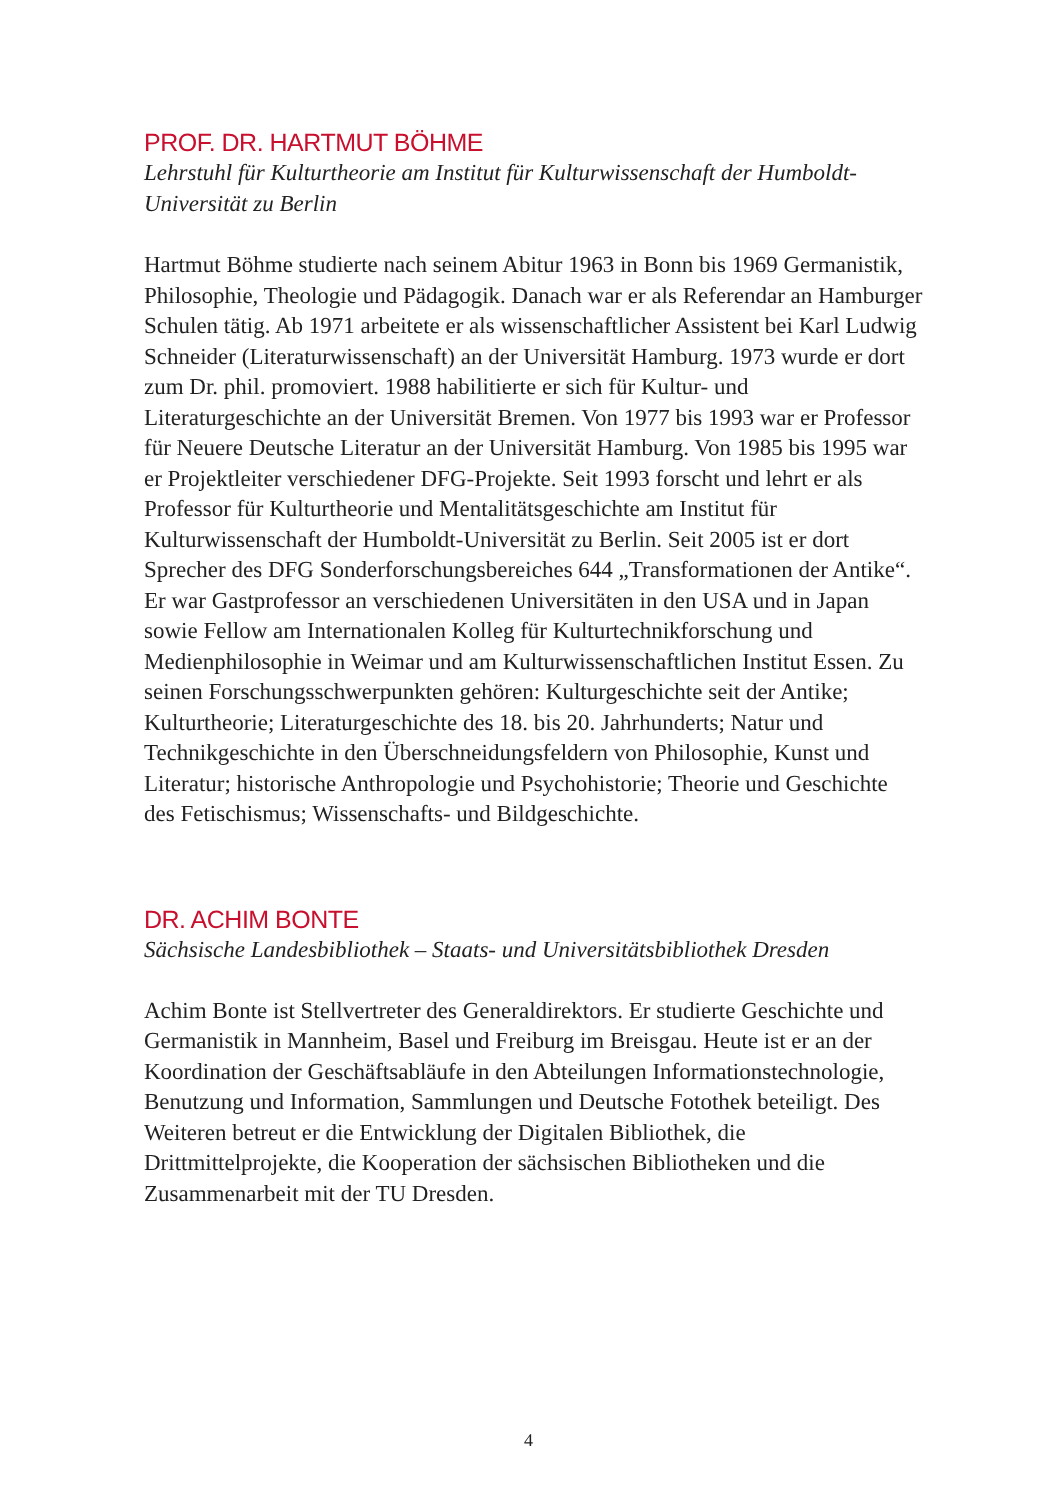PROF. DR. HARTMUT BÖHME
Lehrstuhl für Kulturtheorie am Institut für Kulturwissenschaft der Humboldt-Universität zu Berlin
Hartmut Böhme studierte nach seinem Abitur 1963 in Bonn bis 1969 Germanistik, Philosophie, Theologie und Pädagogik. Danach war er als Referendar an Hamburger Schulen tätig. Ab 1971 arbeitete er als wissenschaftlicher Assistent bei Karl Ludwig Schneider (Literaturwissenschaft) an der Universität Hamburg. 1973 wurde er dort zum Dr. phil. promoviert. 1988 habilitierte er sich für Kultur- und Literaturgeschichte an der Universität Bremen. Von 1977 bis 1993 war er Professor für Neuere Deutsche Literatur an der Universität Hamburg. Von 1985 bis 1995 war er Projektleiter verschiedener DFG-Projekte. Seit 1993 forscht und lehrt er als Professor für Kulturtheorie und Mentalitätsgeschichte am Institut für Kulturwissenschaft der Humboldt-Universität zu Berlin. Seit 2005 ist er dort Sprecher des DFG Sonderforschungsbereiches 644 „Transformationen der Antike“. Er war Gastprofessor an verschiedenen Universitäten in den USA und in Japan sowie Fellow am Internationalen Kolleg für Kulturtechnikforschung und Medienphilosophie in Weimar und am Kulturwissenschaftlichen Institut Essen. Zu seinen Forschungsschwerpunkten gehören: Kulturgeschichte seit der Antike; Kulturtheorie; Literaturgeschichte des 18. bis 20. Jahrhunderts; Natur und Technikgeschichte in den Überschneidungsfeldern von Philosophie, Kunst und Literatur; historische Anthropologie und Psychohistorie; Theorie und Geschichte des Fetischismus; Wissenschafts- und Bildgeschichte.
DR. ACHIM BONTE
Sächsische Landesbibliothek – Staats- und Universitätsbibliothek Dresden
Achim Bonte ist Stellvertreter des Generaldirektors. Er studierte Geschichte und Germanistik in Mannheim, Basel und Freiburg im Breisgau. Heute ist er an der Koordination der Geschäftsabläufe in den Abteilungen Informationstechnologie, Benutzung und Information, Sammlungen und Deutsche Fotothek beteiligt. Des Weiteren betreut er die Entwicklung der Digitalen Bibliothek, die Drittmittelprojekte, die Kooperation der sächsischen Bibliotheken und die Zusammenarbeit mit der TU Dresden.
4